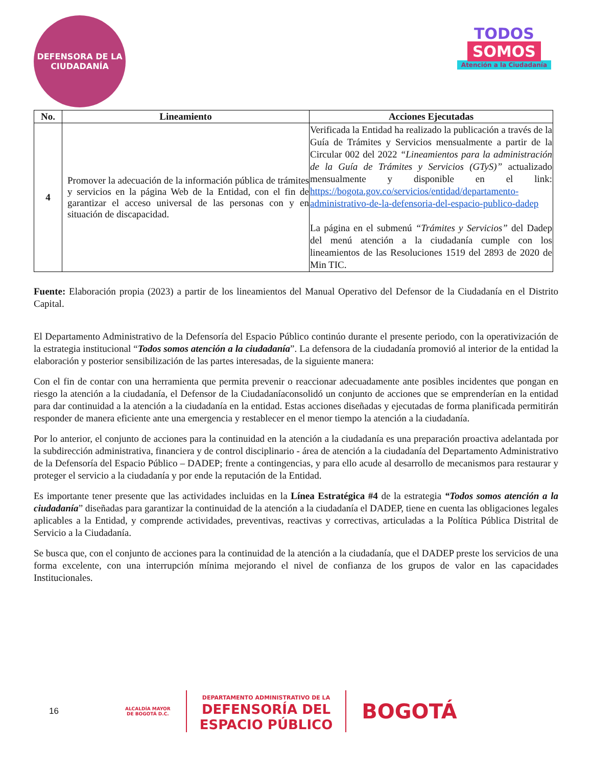DEFENSORA DE LA CIUDADANÍA
TODOS
SOMOS
Atención a la Ciudadanía
| No. | Lineamiento | Acciones Ejecutadas |
| --- | --- | --- |
| 4 | Promover la adecuación de la información pública de trámites y servicios en la página Web de la Entidad, con el fin de garantizar el acceso universal de las personas con y en situación de discapacidad. | Verificada la Entidad ha realizado la publicación a través de la Guía de Trámites y Servicios mensualmente a partir de la Circular 002 del 2022 “Lineamientos para la administración de la Guía de Trámites y Servicios (GTyS)” actualizado mensualmente y disponible en el link: https://bogota.gov.co/servicios/entidad/departamento-administrativo-de-la-defensoria-del-espacio-publico-dadep La página en el submenú “Trámites y Servicios” del Dadep del menú atención a la ciudadanía cumple con los lineamientos de las Resoluciones 1519 del 2893 de 2020 de Min TIC. |
Fuente: Elaboración propia (2023) a partir de los lineamientos del Manual Operativo del Defensor de la Ciudadanía en el Distrito Capital.
El Departamento Administrativo de la Defensoría del Espacio Público continúo durante el presente periodo, con la operativización de la estrategia institucional “Todos somos atención a la ciudadanía”. La defensora de la ciudadanía promovió al interior de la entidad la elaboración y posterior sensibilización de las partes interesadas, de la siguiente manera:
Con el fin de contar con una herramienta que permita prevenir o reaccionar adecuadamente ante posibles incidentes que pongan en riesgo la atención a la ciudadanía, el Defensor de la Ciudadaníaconsolidó un conjunto de acciones que se emprenderían en la entidad para dar continuidad a la atención a la ciudadanía en la entidad. Estas acciones diseñadas y ejecutadas de forma planificada permitirán responder de manera eficiente ante una emergencia y restablecer en el menor tiempo la atención a la ciudadanía.
Por lo anterior, el conjunto de acciones para la continuidad en la atención a la ciudadanía es una preparación proactiva adelantada por la subdirección administrativa, financiera y de control disciplinario - área de atención a la ciudadanía del Departamento Administrativo de la Defensoría del Espacio Público – DADEP; frente a contingencias, y para ello acude al desarrollo de mecanismos para restaurar y proteger el servicio a la ciudadanía y por ende la reputación de la Entidad.
Es importante tener presente que las actividades incluidas en la Línea Estratégica #4 de la estrategia “Todos somos atención a la ciudadanía” diseñadas para garantizar la continuidad de la atención a la ciudadanía el DADEP, tiene en cuenta las obligaciones legales aplicables a la Entidad, y comprende actividades, preventivas, reactivas y correctivas, articuladas a la Política Pública Distrital de Servicio a la Ciudadanía.
Se busca que, con el conjunto de acciones para la continuidad de la atención a la ciudadanía, que el DADEP preste los servicios de una forma excelente, con una interrupción mínima mejorando el nivel de confianza de los grupos de valor en las capacidades Institucionales.
16 ALCALDÍA MAYOR
DE BOGOTÁ D.C. DEPARTAMENTO ADMINISTRATIVO DE LA
DEFENSORÍA DEL
ESPACIO PÚBLICO BOGOTÁ